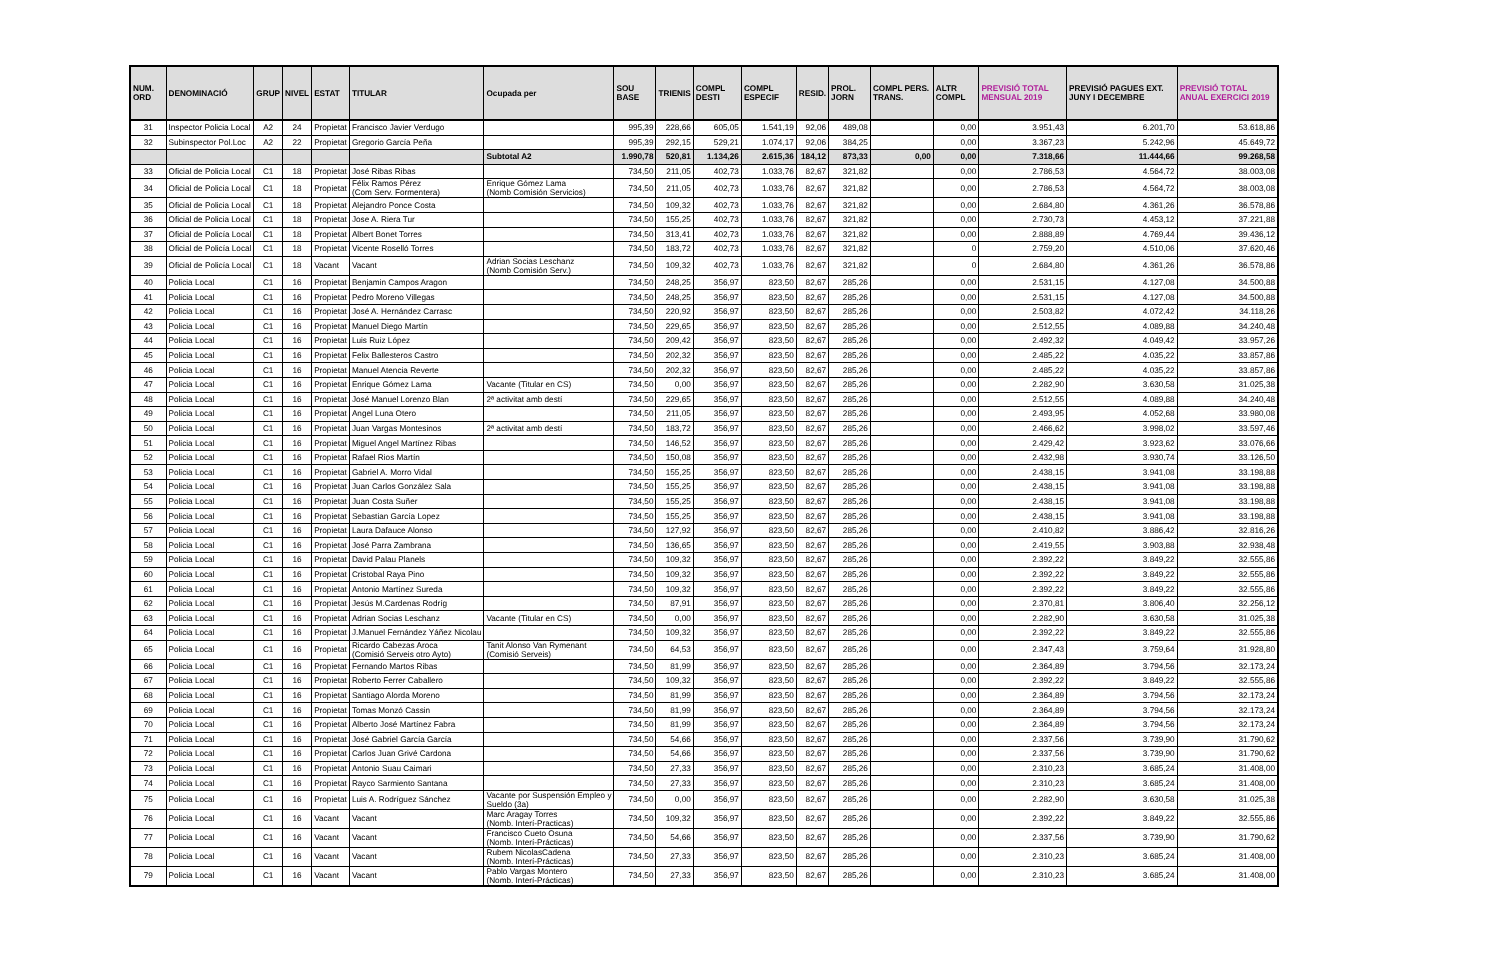| NUM. ORD | DENOMINACIÓ | GRUP | NIVEL | ESTAT | TITULAR | Ocupada per | SOU BASE | TRIENIS | COMPL DESTI | COMPL ESPECIF | RESID. | PROL. JORN | COMPL PERS. TRANS. | ALTR COMPL | PREVISIÓ TOTAL MENSUAL 2019 | PREVISIÓ PAGUES EXT. JUNY I DECEMBRE | PREVISIÓ TOTAL ANUAL EXERCICI 2019 |
| --- | --- | --- | --- | --- | --- | --- | --- | --- | --- | --- | --- | --- | --- | --- | --- | --- | --- |
| 31 | Inspector Policia Local | A2 | 24 | Propietat | Francisco Javier Verdugo | | 995,39 | 228,66 | 605,05 | 1.541,19 | 92,06 | 489,08 | | 0,00 | 3.951,43 | 6.201,70 | 53.618,86 |
| 32 | Subinspector Pol.Loc | A2 | 22 | Propietat | Gregorio García Peña | | 995,39 | 292,15 | 529,21 | 1.074,17 | 92,06 | 384,25 | | 0,00 | 3.367,23 | 5.242,96 | 45.649,72 |
| | | | | | | Subtotal A2 | 1.990,78 | 520,81 | 1.134,26 | 2.615,36 | 184,12 | 873,33 | 0,00 | 0,00 | 7.318,66 | 11.444,66 | 99.268,58 |
| 33 | Oficial de Policia Local | C1 | 18 | Propietat | José Ribas Ribas | | 734,50 | 211,05 | 402,73 | 1.033,76 | 82,67 | 321,82 | | 0,00 | 2.786,53 | 4.564,72 | 38.003,08 |
| 34 | Oficial de Policia Local | C1 | 18 | Propietat | Félix Ramos Pérez (Com Serv. Formentera) | Enrique Gómez Lama (Nomb Comisión Servicios) | 734,50 | 211,05 | 402,73 | 1.033,76 | 82,67 | 321,82 | | 0,00 | 2.786,53 | 4.564,72 | 38.003,08 |
| 35 | Oficial de Policia Local | C1 | 18 | Propietat | Alejandro Ponce Costa | | 734,50 | 109,32 | 402,73 | 1.033,76 | 82,67 | 321,82 | | 0,00 | 2.684,80 | 4.361,26 | 36.578,86 |
| 36 | Oficial de Policia Local | C1 | 18 | Propietat | Jose A. Riera Tur | | 734,50 | 155,25 | 402,73 | 1.033,76 | 82,67 | 321,82 | | 0,00 | 2.730,73 | 4.453,12 | 37.221,88 |
| 37 | Oficial de Policía Local | C1 | 18 | Propietat | Albert Bonet Torres | | 734,50 | 313,41 | 402,73 | 1.033,76 | 82,67 | 321,82 | | 0,00 | 2.888,89 | 4.769,44 | 39.436,12 |
| 38 | Oficial de Policía Local | C1 | 18 | Propietat | Vicente Roselló Torres | | 734,50 | 183,72 | 402,73 | 1.033,76 | 82,67 | 321,82 | | 0 | 2.759,20 | 4.510,06 | 37.620,46 |
| 39 | Oficial de Policía Local | C1 | 18 | Vacant | Vacant | Adrian Socias Leschanz (Nomb Comisión Serv.) | 734,50 | 109,32 | 402,73 | 1.033,76 | 82,67 | 321,82 | | 0 | 2.684,80 | 4.361,26 | 36.578,86 |
| 40 | Policia Local | C1 | 16 | Propietat | Benjamin Campos Aragon | | 734,50 | 248,25 | 356,97 | 823,50 | 82,67 | 285,26 | | 0,00 | 2.531,15 | 4.127,08 | 34.500,88 |
| 41 | Policia Local | C1 | 16 | Propietat | Pedro Moreno Villegas | | 734,50 | 248,25 | 356,97 | 823,50 | 82,67 | 285,26 | | 0,00 | 2.531,15 | 4.127,08 | 34.500,88 |
| 42 | Policia Local | C1 | 16 | Propietat | José A. Hernández Carrasc | | 734,50 | 220,92 | 356,97 | 823,50 | 82,67 | 285,26 | | 0,00 | 2.503,82 | 4.072,42 | 34.118,26 |
| 43 | Policia Local | C1 | 16 | Propietat | Manuel Diego Martín | | 734,50 | 229,65 | 356,97 | 823,50 | 82,67 | 285,26 | | 0,00 | 2.512,55 | 4.089,88 | 34.240,48 |
| 44 | Policia Local | C1 | 16 | Propietat | Luis Ruiz López | | 734,50 | 209,42 | 356,97 | 823,50 | 82,67 | 285,26 | | 0,00 | 2.492,32 | 4.049,42 | 33.957,26 |
| 45 | Policia Local | C1 | 16 | Propietat | Felix Ballesteros Castro | | 734,50 | 202,32 | 356,97 | 823,50 | 82,67 | 285,26 | | 0,00 | 2.485,22 | 4.035,22 | 33.857,86 |
| 46 | Policia Local | C1 | 16 | Propietat | Manuel Atencia Reverte | | 734,50 | 202,32 | 356,97 | 823,50 | 82,67 | 285,26 | | 0,00 | 2.485,22 | 4.035,22 | 33.857,86 |
| 47 | Policia Local | C1 | 16 | Propietat | Enrique Gómez Lama | Vacante (Titular en CS) | 734,50 | 0,00 | 356,97 | 823,50 | 82,67 | 285,26 | | 0,00 | 2.282,90 | 3.630,58 | 31.025,38 |
| 48 | Policia Local | C1 | 16 | Propietat | José Manuel Lorenzo Blan | 2ª activitat amb destí | 734,50 | 229,65 | 356,97 | 823,50 | 82,67 | 285,26 | | 0,00 | 2.512,55 | 4.089,88 | 34.240,48 |
| 49 | Policia Local | C1 | 16 | Propietat | Angel Luna Otero | | 734,50 | 211,05 | 356,97 | 823,50 | 82,67 | 285,26 | | 0,00 | 2.493,95 | 4.052,68 | 33.980,08 |
| 50 | Policia Local | C1 | 16 | Propietat | Juan Vargas Montesinos | 2ª activitat amb destí | 734,50 | 183,72 | 356,97 | 823,50 | 82,67 | 285,26 | | 0,00 | 2.466,62 | 3.998,02 | 33.597,46 |
| 51 | Policia Local | C1 | 16 | Propietat | Miguel Angel Martínez Ribas | | 734,50 | 146,52 | 356,97 | 823,50 | 82,67 | 285,26 | | 0,00 | 2.429,42 | 3.923,62 | 33.076,66 |
| 52 | Policia Local | C1 | 16 | Propietat | Rafael Rios Martín | | 734,50 | 150,08 | 356,97 | 823,50 | 82,67 | 285,26 | | 0,00 | 2.432,98 | 3.930,74 | 33.126,50 |
| 53 | Policia Local | C1 | 16 | Propietat | Gabriel A. Morro Vidal | | 734,50 | 155,25 | 356,97 | 823,50 | 82,67 | 285,26 | | 0,00 | 2.438,15 | 3.941,08 | 33.198,88 |
| 54 | Policia Local | C1 | 16 | Propietat | Juan Carlos González Sala | | 734,50 | 155,25 | 356,97 | 823,50 | 82,67 | 285,26 | | 0,00 | 2.438,15 | 3.941,08 | 33.198,88 |
| 55 | Policia Local | C1 | 16 | Propietat | Juan Costa Suñer | | 734,50 | 155,25 | 356,97 | 823,50 | 82,67 | 285,26 | | 0,00 | 2.438,15 | 3.941,08 | 33.198,88 |
| 56 | Policia Local | C1 | 16 | Propietat | Sebastian García Lopez | | 734,50 | 155,25 | 356,97 | 823,50 | 82,67 | 285,26 | | 0,00 | 2.438,15 | 3.941,08 | 33.198,88 |
| 57 | Policia Local | C1 | 16 | Propietat | Laura Dafauce Alonso | | 734,50 | 127,92 | 356,97 | 823,50 | 82,67 | 285,26 | | 0,00 | 2.410,82 | 3.886,42 | 32.816,26 |
| 58 | Policia Local | C1 | 16 | Propietat | José Parra Zambrana | | 734,50 | 136,65 | 356,97 | 823,50 | 82,67 | 285,26 | | 0,00 | 2.419,55 | 3.903,88 | 32.938,48 |
| 59 | Policia Local | C1 | 16 | Propietat | David Palau Planels | | 734,50 | 109,32 | 356,97 | 823,50 | 82,67 | 285,26 | | 0,00 | 2.392,22 | 3.849,22 | 32.555,86 |
| 60 | Policia Local | C1 | 16 | Propietat | Cristobal Raya Pino | | 734,50 | 109,32 | 356,97 | 823,50 | 82,67 | 285,26 | | 0,00 | 2.392,22 | 3.849,22 | 32.555,86 |
| 61 | Policia Local | C1 | 16 | Propietat | Antonio Martínez Sureda | | 734,50 | 109,32 | 356,97 | 823,50 | 82,67 | 285,26 | | 0,00 | 2.392,22 | 3.849,22 | 32.555,86 |
| 62 | Policia Local | C1 | 16 | Propietat | Jesús M.Cardenas Rodríg | | 734,50 | 87,91 | 356,97 | 823,50 | 82,67 | 285,26 | | 0,00 | 2.370,81 | 3.806,40 | 32.256,12 |
| 63 | Policia Local | C1 | 16 | Propietat | Adrian Socias Leschanz | Vacante (Titular en CS) | 734,50 | 0,00 | 356,97 | 823,50 | 82,67 | 285,26 | | 0,00 | 2.282,90 | 3.630,58 | 31.025,38 |
| 64 | Policia Local | C1 | 16 | Propietat | J.Manuel Fernández Yáñez Nicolau | | 734,50 | 109,32 | 356,97 | 823,50 | 82,67 | 285,26 | | 0,00 | 2.392,22 | 3.849,22 | 32.555,86 |
| 65 | Policia Local | C1 | 16 | Propietat | Ricardo Cabezas Aroca (Comisió Serveis otro Ayto) | Tanit Alonso Van Rymenant (Comisió Serveis) | 734,50 | 64,53 | 356,97 | 823,50 | 82,67 | 285,26 | | 0,00 | 2.347,43 | 3.759,64 | 31.928,80 |
| 66 | Policia Local | C1 | 16 | Propietat | Fernando Martos Ribas | | 734,50 | 81,99 | 356,97 | 823,50 | 82,67 | 285,26 | | 0,00 | 2.364,89 | 3.794,56 | 32.173,24 |
| 67 | Policia Local | C1 | 16 | Propietat | Roberto Ferrer Caballero | | 734,50 | 109,32 | 356,97 | 823,50 | 82,67 | 285,26 | | 0,00 | 2.392,22 | 3.849,22 | 32.555,86 |
| 68 | Policia Local | C1 | 16 | Propietat | Santiago Alorda Moreno | | 734,50 | 81,99 | 356,97 | 823,50 | 82,67 | 285,26 | | 0,00 | 2.364,89 | 3.794,56 | 32.173,24 |
| 69 | Policia Local | C1 | 16 | Propietat | Tomas Monzó Cassin | | 734,50 | 81,99 | 356,97 | 823,50 | 82,67 | 285,26 | | 0,00 | 2.364,89 | 3.794,56 | 32.173,24 |
| 70 | Policia Local | C1 | 16 | Propietat | Alberto José Martínez Fabra | | 734,50 | 81,99 | 356,97 | 823,50 | 82,67 | 285,26 | | 0,00 | 2.364,89 | 3.794,56 | 32.173,24 |
| 71 | Policia Local | C1 | 16 | Propietat | José Gabriel García García | | 734,50 | 54,66 | 356,97 | 823,50 | 82,67 | 285,26 | | 0,00 | 2.337,56 | 3.739,90 | 31.790,62 |
| 72 | Policia Local | C1 | 16 | Propietat | Carlos Juan Grivé Cardona | | 734,50 | 54,66 | 356,97 | 823,50 | 82,67 | 285,26 | | 0,00 | 2.337,56 | 3.739,90 | 31.790,62 |
| 73 | Policia Local | C1 | 16 | Propietat | Antonio Suau Caimari | | 734,50 | 27,33 | 356,97 | 823,50 | 82,67 | 285,26 | | 0,00 | 2.310,23 | 3.685,24 | 31.408,00 |
| 74 | Policia Local | C1 | 16 | Propietat | Rayco Sarmiento Santana | | 734,50 | 27,33 | 356,97 | 823,50 | 82,67 | 285,26 | | 0,00 | 2.310,23 | 3.685,24 | 31.408,00 |
| 75 | Policia Local | C1 | 16 | Propietat | Luis A. Rodríguez Sánchez | Vacante por Suspensión Empleo y Sueldo (3a) | 734,50 | 0,00 | 356,97 | 823,50 | 82,67 | 285,26 | | 0,00 | 2.282,90 | 3.630,58 | 31.025,38 |
| 76 | Policia Local | C1 | 16 | Vacant | Vacant | Marc Aragay Torres (Nomb. Interí-Practicas) | 734,50 | 109,32 | 356,97 | 823,50 | 82,67 | 285,26 | | 0,00 | 2.392,22 | 3.849,22 | 32.555,86 |
| 77 | Policia Local | C1 | 16 | Vacant | Vacant | Francisco Cueto Osuna (Nomb. Interí-Prácticas) | 734,50 | 54,66 | 356,97 | 823,50 | 82,67 | 285,26 | | 0,00 | 2.337,56 | 3.739,90 | 31.790,62 |
| 78 | Policia Local | C1 | 16 | Vacant | Vacant | Rubem NicolasCadena (Nomb. Interí-Prácticas) | 734,50 | 27,33 | 356,97 | 823,50 | 82,67 | 285,26 | | 0,00 | 2.310,23 | 3.685,24 | 31.408,00 |
| 79 | Policia Local | C1 | 16 | Vacant | Vacant | Pablo Vargas Montero (Nomb. Interí-Prácticas) | 734,50 | 27,33 | 356,97 | 823,50 | 82,67 | 285,26 | | 0,00 | 2.310,23 | 3.685,24 | 31.408,00 |